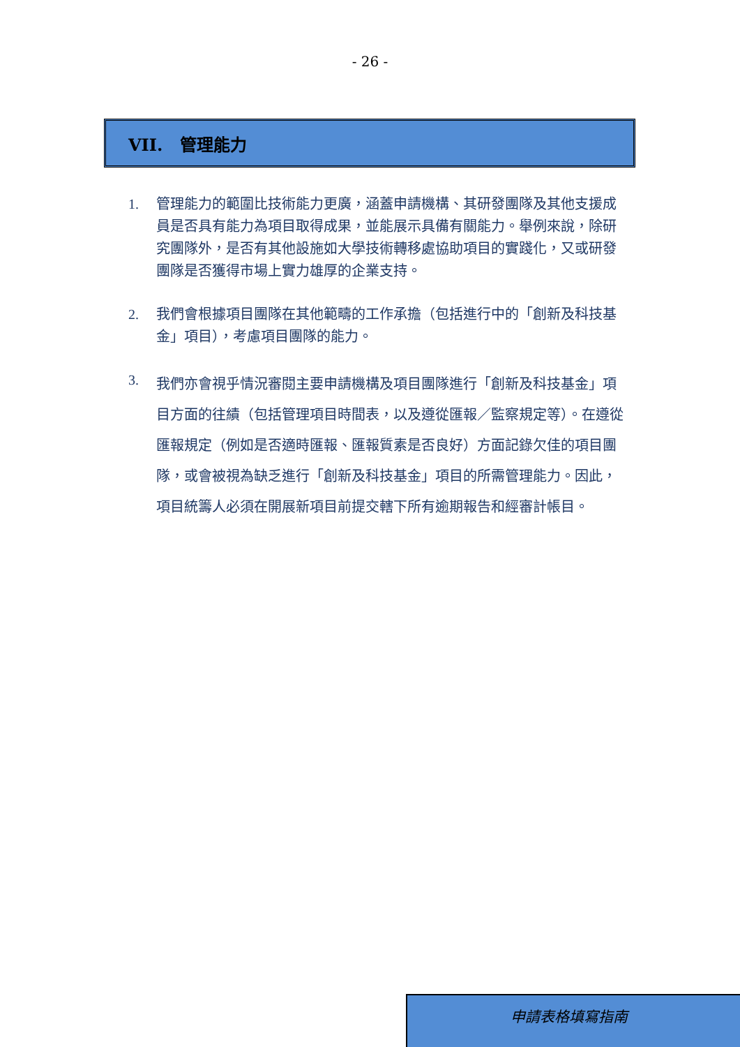- 26 -
VII. 管理能力
1. 管理能力的範圍比技術能力更廣，涵蓋申請機構、其研發團隊及其他支援成員是否具有能力為項目取得成果，並能展示具備有關能力。舉例來說，除研究團隊外，是否有其他設施如大學技術轉移處協助項目的實踐化，又或研發團隊是否獲得市場上實力雄厚的企業支持。
2. 我們會根據項目團隊在其他範疇的工作承擔（包括進行中的「創新及科技基金」項目），考慮項目團隊的能力。
3. 我們亦會視乎情況審閱主要申請機構及項目團隊進行「創新及科技基金」項目方面的往績（包括管理項目時間表，以及遵從匯報／監察規定等）。在遵從匯報規定（例如是否適時匯報、匯報質素是否良好）方面記錄欠佳的項目團隊，或會被視為缺乏進行「創新及科技基金」項目的所需管理能力。因此，項目統籌人必須在開展新項目前提交轄下所有逾期報告和經審計帳目。
申請表格填寫指南